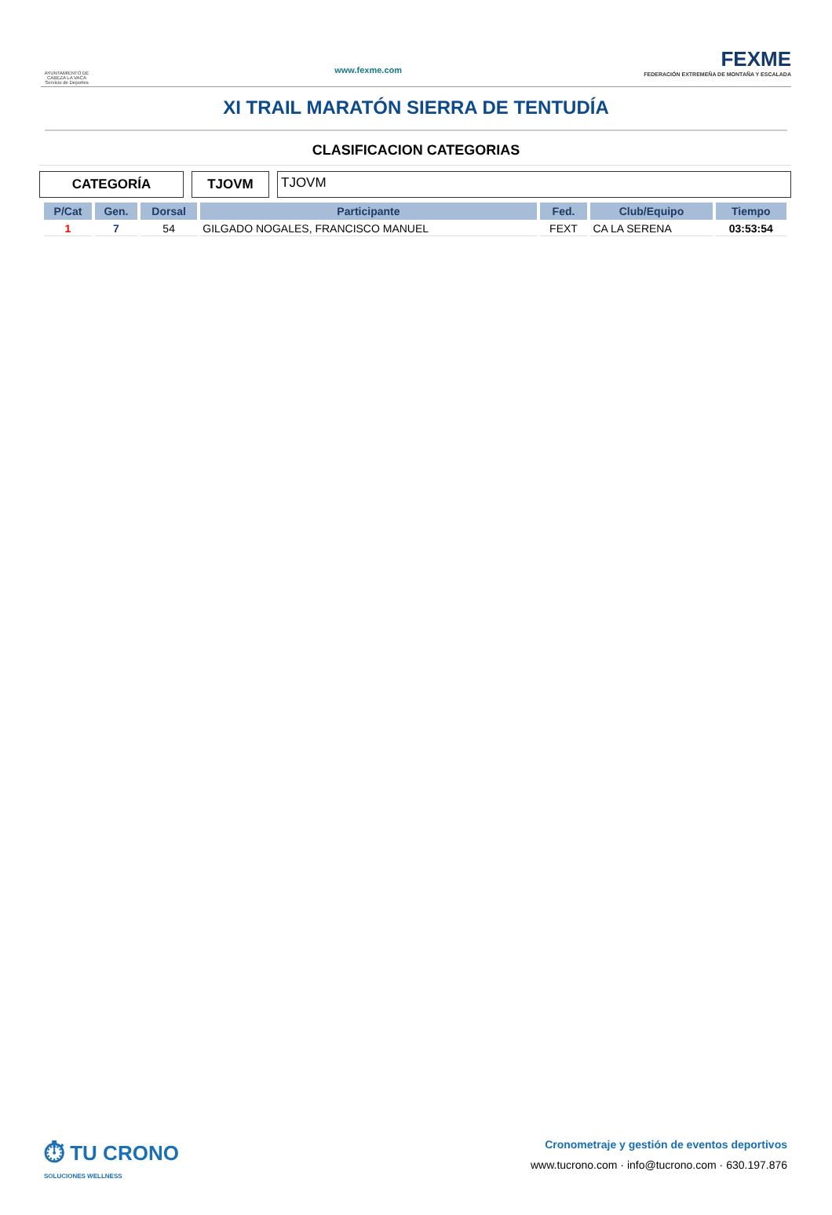AYUNTAMIENTO DE CABEZA LA VACA Servicio de Deportes
www.fexme.com
FEXME
FEDERACIÓN EXTREMEÑA DE MONTAÑA Y ESCALADA
XI TRAIL MARATÓN SIERRA DE TENTUDÍA
CLASIFICACION CATEGORIAS
CATEGORÍA TJOVM TJOVM
| P/Cat | Gen. | Dorsal | Participante | Fed. | Club/Equipo | Tiempo |
| --- | --- | --- | --- | --- | --- | --- |
| 1 | 7 | 54 | GILGADO NOGALES, FRANCISCO MANUEL | FEXT | CA LA SERENA | 03:53:54 |
⏱ TU CRONO
SOLUCIONES WELLNESS
Cronometraje y gestión de eventos deportivos
www.tucrono.com · info@tucrono.com · 630.197.876